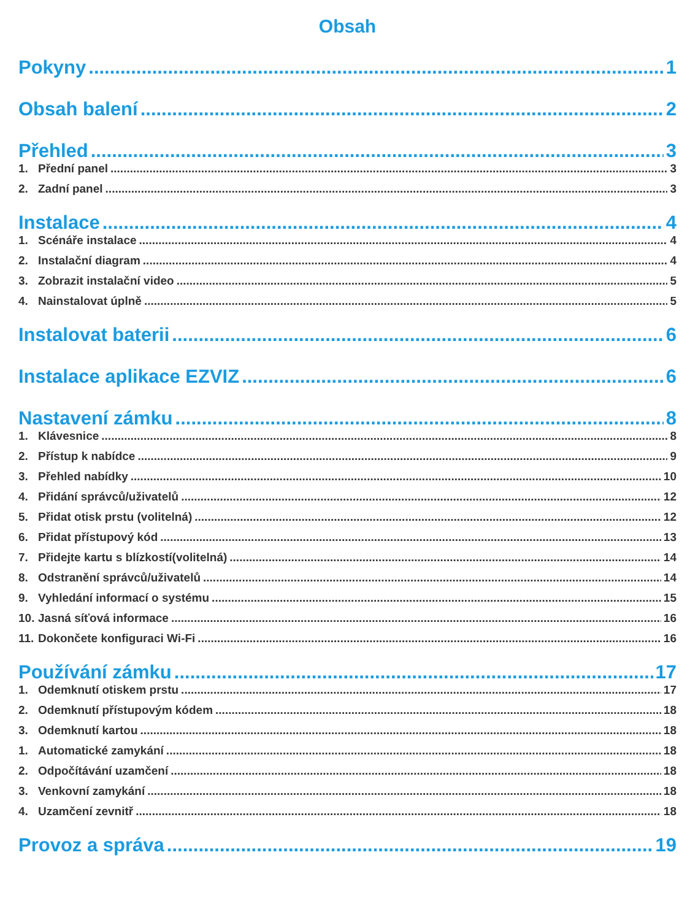Obsah
Pokyny 1
Obsah balení 2
Přehled 3
1. Přední panel 3
2. Zadní panel 3
Instalace 4
1. Scénáře instalace 4
2. Instalační diagram 4
3. Zobrazit instalační video 5
4. Nainstalovat úplně 5
Instalovat baterii 6
Instalace aplikace EZVIZ 6
Nastavení zámku 8
1. Klávesnice 8
2. Přístup k nabídce 9
3. Přehled nabídky 10
4. Přidání správců/uživatelů 12
5. Přidat otisk prstu (volitelná) 12
6. Přidat přístupový kód 13
7. Přidejte kartu s blízkostí(volitelná) 14
8. Odstranění správců/uživatelů 14
9. Vyhledání informací o systému 15
10. Jasná síťová informace 16
11. Dokončete konfiguraci Wi-Fi 16
Používání zámku 17
1. Odemknutí otiskem prstu 17
2. Odemknutí přístupovým kódem 18
3. Odemknutí kartou 18
1. Automatické zamykání 18
2. Odpočítávání uzamčení 18
3. Venkovní zamykání 18
4. Uzamčení zevnitř 18
Provoz a správa 19